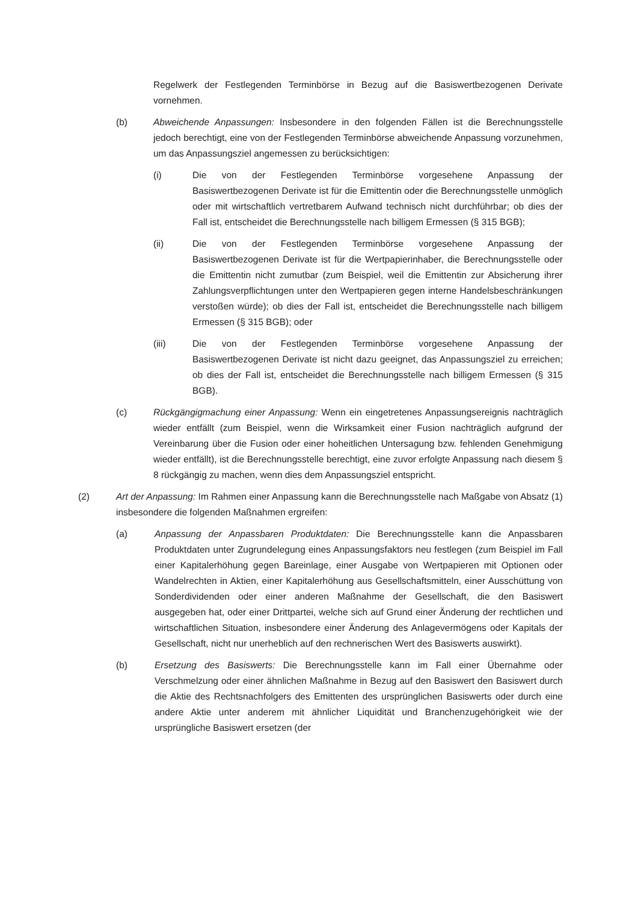Regelwerk der Festlegenden Terminbörse in Bezug auf die Basiswertbezogenen Derivate vornehmen.
(b) Abweichende Anpassungen: Insbesondere in den folgenden Fällen ist die Berechnungsstelle jedoch berechtigt, eine von der Festlegenden Terminbörse abweichende Anpassung vorzunehmen, um das Anpassungsziel angemessen zu berücksichtigen:
(i) Die von der Festlegenden Terminbörse vorgesehene Anpassung der Basiswertbezogenen Derivate ist für die Emittentin oder die Berechnungsstelle unmöglich oder mit wirtschaftlich vertretbarem Aufwand technisch nicht durchführbar; ob dies der Fall ist, entscheidet die Berechnungsstelle nach billigem Ermessen (§ 315 BGB);
(ii) Die von der Festlegenden Terminbörse vorgesehene Anpassung der Basiswertbezogenen Derivate ist für die Wertpapierinhaber, die Berechnungsstelle oder die Emittentin nicht zumutbar (zum Beispiel, weil die Emittentin zur Absicherung ihrer Zahlungsverpflichtungen unter den Wertpapieren gegen interne Handelsbeschränkungen verstoßen würde); ob dies der Fall ist, entscheidet die Berechnungsstelle nach billigem Ermessen (§ 315 BGB); oder
(iii) Die von der Festlegenden Terminbörse vorgesehene Anpassung der Basiswertbezogenen Derivate ist nicht dazu geeignet, das Anpassungsziel zu erreichen; ob dies der Fall ist, entscheidet die Berechnungsstelle nach billigem Ermessen (§ 315 BGB).
(c) Rückgängigmachung einer Anpassung: Wenn ein eingetretenes Anpassungsereignis nachträglich wieder entfällt (zum Beispiel, wenn die Wirksamkeit einer Fusion nachträglich aufgrund der Vereinbarung über die Fusion oder einer hoheitlichen Untersagung bzw. fehlenden Genehmigung wieder entfällt), ist die Berechnungsstelle berechtigt, eine zuvor erfolgte Anpassung nach diesem § 8 rückgängig zu machen, wenn dies dem Anpassungsziel entspricht.
(2) Art der Anpassung: Im Rahmen einer Anpassung kann die Berechnungsstelle nach Maßgabe von Absatz (1) insbesondere die folgenden Maßnahmen ergreifen:
(a) Anpassung der Anpassbaren Produktdaten: Die Berechnungsstelle kann die Anpassbaren Produktdaten unter Zugrundelegung eines Anpassungsfaktors neu festlegen (zum Beispiel im Fall einer Kapitalerhöhung gegen Bareinlage, einer Ausgabe von Wertpapieren mit Optionen oder Wandelrechten in Aktien, einer Kapitalerhöhung aus Gesellschaftsmitteln, einer Ausschüttung von Sonderdividenden oder einer anderen Maßnahme der Gesellschaft, die den Basiswert ausgegeben hat, oder einer Drittpartei, welche sich auf Grund einer Änderung der rechtlichen und wirtschaftlichen Situation, insbesondere einer Änderung des Anlagevermögens oder Kapitals der Gesellschaft, nicht nur unerheblich auf den rechnerischen Wert des Basiswerts auswirkt).
(b) Ersetzung des Basiswerts: Die Berechnungsstelle kann im Fall einer Übernahme oder Verschmelzung oder einer ähnlichen Maßnahme in Bezug auf den Basiswert den Basiswert durch die Aktie des Rechtsnachfolgers des Emittenten des ursprünglichen Basiswerts oder durch eine andere Aktie unter anderem mit ähnlicher Liquidität und Branchenzugehörigkeit wie der ursprüngliche Basiswert ersetzen (der